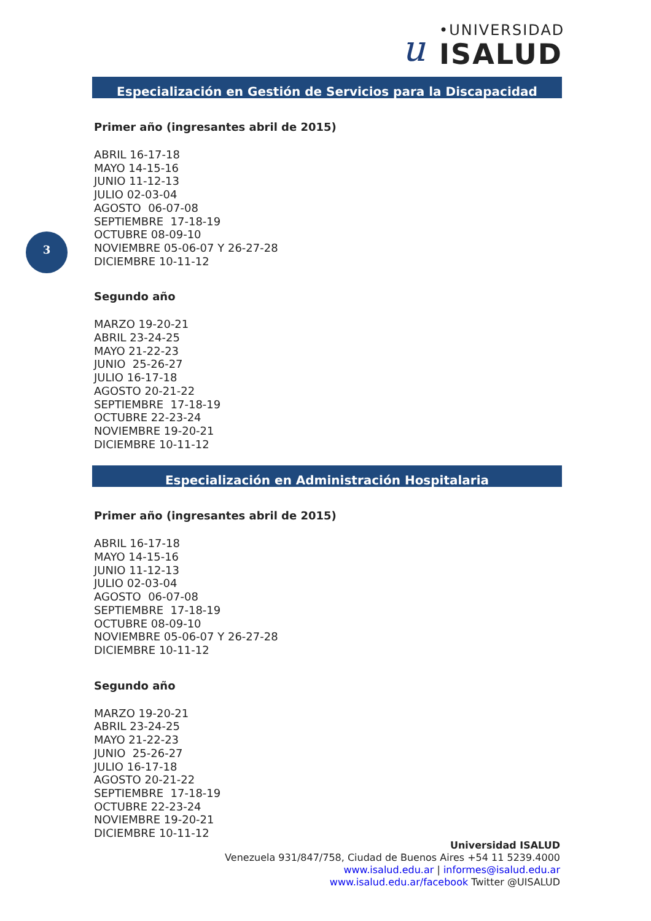u •UNIVERSIDAD
ISALUD
3
Especialización en Gestión de Servicios para la Discapacidad
Primer año (ingresantes abril de 2015)
ABRIL 16-17-18 MAYO 14-15-16 JUNIO 11-12-13 JULIO 02-03-04 AGOSTO 06-07-08 SEPTIEMBRE 17-18-19 OCTUBRE 08-09-10 NOVIEMBRE 05-06-07 Y 26-27-28 DICIEMBRE 10-11-12
Segundo año
MARZO 19-20-21 ABRIL 23-24-25 MAYO 21-22-23 JUNIO 25-26-27 JULIO 16-17-18 AGOSTO 20-21-22 SEPTIEMBRE 17-18-19 OCTUBRE 22-23-24 NOVIEMBRE 19-20-21 DICIEMBRE 10-11-12
Especialización en Administración Hospitalaria
Primer año (ingresantes abril de 2015)
ABRIL 16-17-18 MAYO 14-15-16 JUNIO 11-12-13 JULIO 02-03-04 AGOSTO 06-07-08 SEPTIEMBRE 17-18-19 OCTUBRE 08-09-10 NOVIEMBRE 05-06-07 Y 26-27-28 DICIEMBRE 10-11-12
Segundo año
MARZO 19-20-21 ABRIL 23-24-25 MAYO 21-22-23 JUNIO 25-26-27 JULIO 16-17-18 AGOSTO 20-21-22 SEPTIEMBRE 17-18-19 OCTUBRE 22-23-24 NOVIEMBRE 19-20-21 DICIEMBRE 10-11-12
Universidad ISALUD
Venezuela 931/847/758, Ciudad de Buenos Aires +54 11 5239.4000
www.isalud.edu.ar | informes@isalud.edu.ar
www.isalud.edu.ar/facebook Twitter @UISALUD